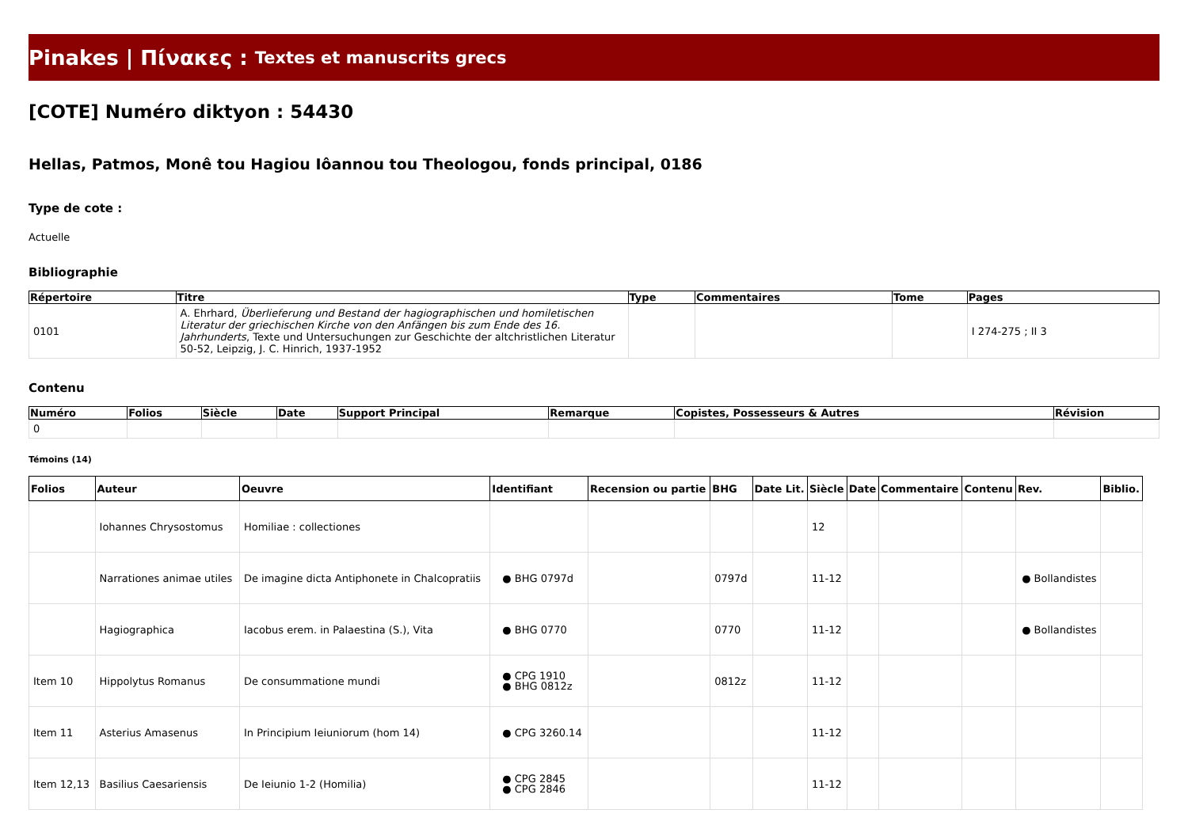Pinakes | Πίνακες : Textes et manuscrits grecs
[COTE] Numéro diktyon : 54430
Hellas, Patmos, Monê tou Hagiou Iôannou tou Theologou, fonds principal, 0186
Type de cote :
Actuelle
Bibliographie
| Répertoire | Titre | Type | Commentaires | Tome | Pages |
| --- | --- | --- | --- | --- | --- |
| 0101 | A. Ehrhard, Überlieferung und Bestand der hagiographischen und homiletischen Literatur der griechischen Kirche von den Anfängen bis zum Ende des 16. Jahrhunderts , Texte und Untersuchungen zur Geschichte der altchristlichen Literatur 50-52, Leipzig, J. C. Hinrich, 1937-1952 | | | | I 274-275 ; II 3 |
Contenu
| Numéro | Folios | Siècle | Date | Support Principal | Remarque | Copistes, Possesseurs & Autres | Révision |
| --- | --- | --- | --- | --- | --- | --- | --- |
| 0 | | | | | | | |
Témoins (14)
| Folios | Auteur | Oeuvre | Identifiant | Recension ou partie | BHG | Date Lit. | Siècle | Date | Commentaire | Contenu | Rev. | Biblio. |
| --- | --- | --- | --- | --- | --- | --- | --- | --- | --- | --- | --- | --- |
| | Iohannes Chrysostomus | Homiliae : collectiones | | | | | 12 | | | | | |
| | Narrationes animae utiles | De imagine dicta Antiphonete in Chalcopratiis | ● BHG 0797d | | 0797d | | 11-12 | | | | ● Bollandistes | |
| | Hagiographica | Iacobus erem. in Palaestina (S.), Vita | ● BHG 0770 | | 0770 | | 11-12 | | | | ● Bollandistes | |
| Item 10 | Hippolytus Romanus | De consummatione mundi | ● CPG 1910 ● BHG 0812z | | 0812z | | 11-12 | | | | | |
| Item 11 | Asterius Amasenus | In Principium Ieiuniorum (hom 14) | ● CPG 3260.14 | | | | 11-12 | | | | | |
| Item 12,13 | Basilius Caesariensis | De Ieiunio 1-2 (Homilia) | ● CPG 2845 ● CPG 2846 | | | | 11-12 | | | | | |